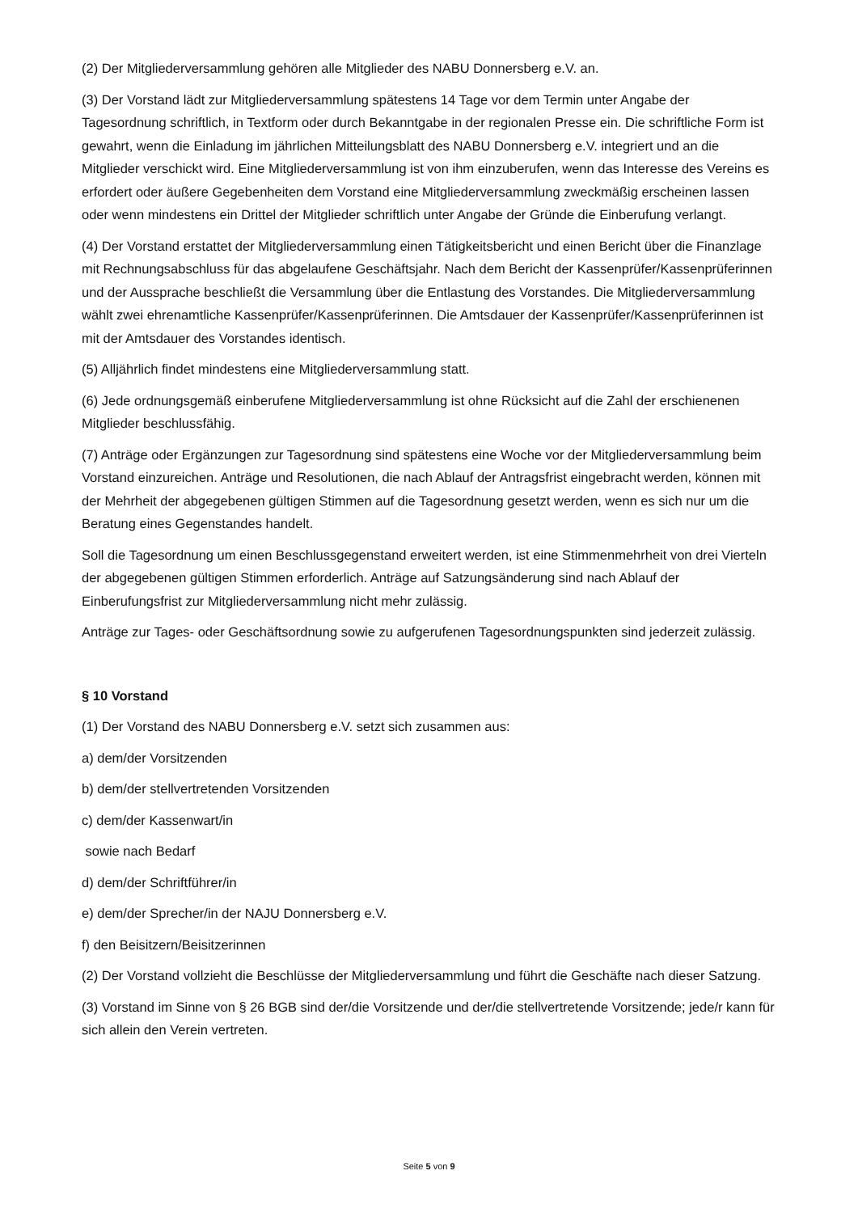(2) Der Mitgliederversammlung gehören alle Mitglieder des NABU Donnersberg e.V. an.
(3) Der Vorstand lädt zur Mitgliederversammlung spätestens 14 Tage vor dem Termin unter Angabe der Tagesordnung schriftlich, in Textform oder durch Bekanntgabe in der regionalen Presse ein. Die schriftliche Form ist gewahrt, wenn die Einladung im jährlichen Mitteilungsblatt des NABU Donnersberg e.V. integriert und an die Mitglieder verschickt wird. Eine Mitgliederversammlung ist von ihm einzuberufen, wenn das Interesse des Vereins es erfordert oder äußere Gegebenheiten dem Vorstand eine Mitgliederversammlung zweckmäßig erscheinen lassen oder wenn mindestens ein Drittel der Mitglieder schriftlich unter Angabe der Gründe die Einberufung verlangt.
(4) Der Vorstand erstattet der Mitgliederversammlung einen Tätigkeitsbericht und einen Bericht über die Finanzlage mit Rechnungsabschluss für das abgelaufene Geschäftsjahr. Nach dem Bericht der Kassenprüfer/Kassenprüferinnen und der Aussprache beschließt die Versammlung über die Entlastung des Vorstandes. Die Mitgliederversammlung wählt zwei ehrenamtliche Kassenprüfer/Kassenprüferinnen. Die Amtsdauer der Kassenprüfer/Kassenprüferinnen ist mit der Amtsdauer des Vorstandes identisch.
(5) Alljährlich findet mindestens eine Mitgliederversammlung statt.
(6) Jede ordnungsgemäß einberufene Mitgliederversammlung ist ohne Rücksicht auf die Zahl der erschienenen Mitglieder beschlussfähig.
(7) Anträge oder Ergänzungen zur Tagesordnung sind spätestens eine Woche vor der Mitgliederversammlung beim Vorstand einzureichen. Anträge und Resolutionen, die nach Ablauf der Antragsfrist eingebracht werden, können mit der Mehrheit der abgegebenen gültigen Stimmen auf die Tagesordnung gesetzt werden, wenn es sich nur um die Beratung eines Gegenstandes handelt.
Soll die Tagesordnung um einen Beschlussgegenstand erweitert werden, ist eine Stimmenmehrheit von drei Vierteln der abgegebenen gültigen Stimmen erforderlich. Anträge auf Satzungsänderung sind nach Ablauf der Einberufungsfrist zur Mitgliederversammlung nicht mehr zulässig.
Anträge zur Tages- oder Geschäftsordnung sowie zu aufgerufenen Tagesordnungspunkten sind jederzeit zulässig.
§ 10 Vorstand
(1) Der Vorstand des NABU Donnersberg e.V. setzt sich zusammen aus:
a) dem/der Vorsitzenden
b) dem/der stellvertretenden Vorsitzenden
c) dem/der Kassenwart/in
sowie nach Bedarf
d) dem/der Schriftführer/in
e) dem/der Sprecher/in der NAJU Donnersberg e.V.
f) den Beisitzern/Beisitzerinnen
(2) Der Vorstand vollzieht die Beschlüsse der Mitgliederversammlung und führt die Geschäfte nach dieser Satzung.
(3) Vorstand im Sinne von § 26 BGB sind der/die Vorsitzende und der/die stellvertretende Vorsitzende; jede/r kann für sich allein den Verein vertreten.
Seite 5 von 9